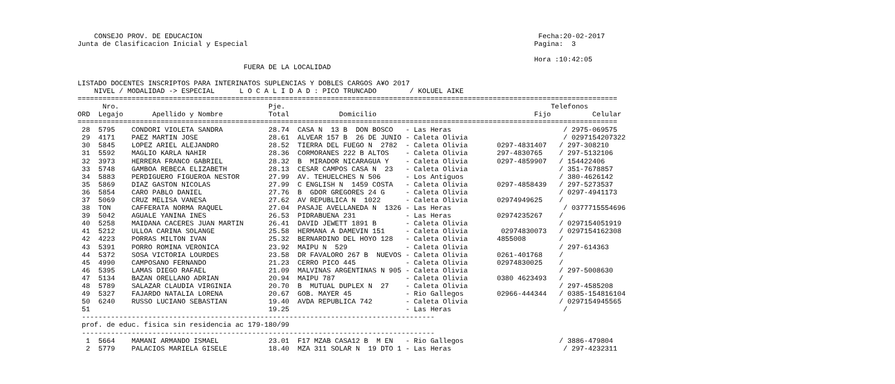CONSEJO PROV. DE EDUCACION                                                                                 Fecha:20-02-2017
Junta de Clasificacion Inicial y Especial                                                                     Pagina:  3

                                                                                                              Hora :10:42:05
                                        FUERA DE LA LOCALIDAD

LISTADO DOCENTES INSCRIPTOS PARA INTERINATOS SUPLENCIAS Y DOBLES CARGOS A¥O 2017
    NIVEL / MODALIDAD -> ESPECIAL      L O C A L I D A D : PICO TRUNCADO        / KOLUEL AIKE
==================================================================================================================================
      Nro.                                    Pje.                                                                Telefonos
ORD  Legajo       Apellido y Nombre           Total            Domicilio                                      Fijo          Celular
==================================================================================================================================
 28  5795    CONDORI VIOLETA SANDRA           28.74  CASA N  13 B  DON BOSCO   - Las Heras                           / 2975-069575
 29  4171    PAEZ MARTIN JOSE                 28.61  ALVEAR 157 B  26 DE JUNIO - Caleta Olivia                       / 0297154207322
 30  5845    LOPEZ ARIEL ALEJANDRO            28.52  TIERRA DEL FUEGO N  2782  - Caleta Olivia       0297-4831407   / 297-308210
 31  5592    MAGLIO KARLA NAHIR               28.36  CORMORANES 222 B ALTOS    - Caleta Olivia       297-4830765    / 297-5132106
 32  3973    HERRERA FRANCO GABRIEL           28.32  B  MIRADOR NICARAGUA Y    - Caleta Olivia       0297-4859907   / 154422406
 33  5748    GAMBOA REBECA ELIZABETH          28.13  CESAR CAMPOS CASA N  23   - Caleta Olivia                      / 351-7678857
 34  5883    PERDIGUERO FIGUEROA NESTOR       27.99  AV. TEHUELCHES N 506      - Los Antiguos                       / 380-4626142
 35  5869    DIAZ GASTON NICOLAS              27.99  C ENGLISH N  1459 COSTA   - Caleta Olivia       0297-4858439   / 297-5273537
 36  5854    CARO PABLO DANIEL                27.76  B  GDOR GREGORES 24 G     - Caleta Olivia                      / 0297-4941173
 37  5069    CRUZ MELISA VANESA               27.62  AV REPUBLICA N  1022      - Caleta Olivia       02974949625    /
 38  TON     CAFFERATA NORMA RAQUEL           27.04  PASAJE AVELLANEDA N  1326 - Las Heras                           / 0377715554696
 39  5042    AGUALE YANINA INES               26.53  PIDRABUENA 231            - Las Heras           02974235267    /
 40  5258    MAIDANA CACERES JUAN MARTIN      26.41  DAVID JEWETT 1891 B       - Caleta Olivia                      / 0297154051919
 41  5212    ULLOA CARINA SOLANGE             25.58  HERMANA A DAMEVIN 151     - Caleta Olivia        02974830073   / 0297154162308
 42  4223    PORRAS MILTON IVAN               25.32  BERNARDINO DEL HOYO 128   - Caleta Olivia       4855008        /
 43  5391    PORRO ROMINA VERONICA            23.92  MAIPU N  529              - Caleta Olivia                      / 297-614363
 44  5372    SOSA VICTORIA LOURDES            23.58  DR FAVALORO 267 B  NUEVOS - Caleta Olivia       0261-401768    /
 45  4990    CAMPOSANO FERNANDO               21.23  CERRO PICO 445            - Caleta Olivia       02974830025    /
 46  5395    LAMAS DIEGO RAFAEL               21.09  MALVINAS ARGENTINAS N 905 - Caleta Olivia                      / 297-5008630
 47  5134    BAZAN ORELLANO ADRIAN            20.94  MAIPU 787                 - Caleta Olivia       0380 4623493   /
 48  5789    SALAZAR CLAUDIA VIRGINIA         20.70  B  MUTUAL DUPLEX N  27    - Caleta Olivia                      / 297-4585208
 49  5327    FAJARDO NATALIA LORENA           20.67  GOB. MAYER 45             - Rio Gallegos        02966-444344   / 0385-154816104
 50  6240    RUSSO LUCIANO SEBASTIAN          19.40  AVDA REPUBLICA 742        - Caleta Olivia                      / 0297154945565
 51                                           19.25                            - Las Heras                           /
 -------------------------------------------------------------------------------------
 prof. de educ. fisica sin residencia ac 179-180/99
 -------------------------------------------------------------------------------------
  1  5664    MAMANI ARMANDO ISMAEL            23.01  F17 MZAB CASA12 B  M EN   - Rio Gallegos                       / 3886-479804
  2  5779    PALACIOS MARIELA GISELE          18.40  MZA 311 SOLAR N  19 DTO 1 - Las Heras                           / 297-4232311